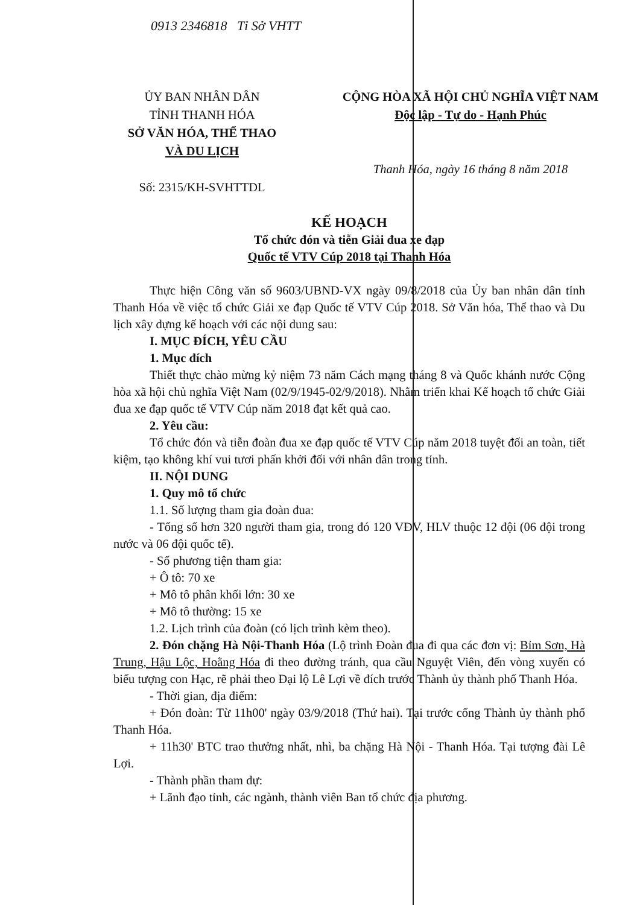0913 2346818 Tỉ Sở VHTT
ỦY BAN NHÂN DÂN
TỈNH THANH HÓA
SỞ VĂN HÓA, THỂ THAO
VÀ DU LỊCH
Số: 2315/KH-SVHTTDL
CỘNG HÒA XÃ HỘI CHỦ NGHĨA VIỆT NAM
Độc lập - Tự do - Hạnh Phúc
Thanh Hóa, ngày 16 tháng 8 năm 2018
KẾ HOẠCH
Tổ chức đón và tiễn Giải đua xe đạp
Quốc tế VTV Cúp 2018 tại Thanh Hóa
Thực hiện Công văn số 9603/UBND-VX ngày 09/8/2018 của Ủy ban nhân dân tỉnh Thanh Hóa về việc tổ chức Giải xe đạp Quốc tế VTV Cúp 2018. Sở Văn hóa, Thể thao và Du lịch xây dựng kế hoạch với các nội dung sau:
I. MỤC ĐÍCH, YÊU CẦU
1. Mục đích
Thiết thực chào mừng kỷ niệm 73 năm Cách mạng tháng 8 và Quốc khánh nước Cộng hòa xã hội chủ nghĩa Việt Nam (02/9/1945-02/9/2018). Nhằm triển khai Kế hoạch tổ chức Giải đua xe đạp quốc tế VTV Cúp năm 2018 đạt kết quả cao.
2. Yêu cầu:
Tổ chức đón và tiễn đoàn đua xe đạp quốc tế VTV Cúp năm 2018 tuyệt đối an toàn, tiết kiệm, tạo không khí vui tươi phấn khởi đối với nhân dân trong tỉnh.
II. NỘI DUNG
1. Quy mô tổ chức
1.1. Số lượng tham gia đoàn đua:
- Tổng số hơn 320 người tham gia, trong đó 120 VĐV, HLV thuộc 12 đội (06 đội trong nước và 06 đội quốc tế).
- Số phương tiện tham gia:
+ Ô tô: 70 xe
+ Mô tô phân khối lớn: 30 xe
+ Mô tô thường: 15 xe
1.2. Lịch trình của đoàn (có lịch trình kèm theo).
2. Đón chặng Hà Nội-Thanh Hóa (Lộ trình Đoàn đua đi qua các đơn vị: Bỉm Sơn, Hà Trung, Hậu Lộc, Hoằng Hóa đi theo đường tránh, qua cầu Nguyệt Viên, đến vòng xuyến có biểu tượng con Hạc, rẽ phải theo Đại lộ Lê Lợi về đích trước Thành ủy thành phố Thanh Hóa.
- Thời gian, địa điểm:
+ Đón đoàn: Từ 11h00' ngày 03/9/2018 (Thứ hai). Tại trước cổng Thành ủy thành phố Thanh Hóa.
+ 11h30' BTC trao thưởng nhất, nhì, ba chặng Hà Nội - Thanh Hóa. Tại tượng đài Lê Lợi.
- Thành phần tham dự:
+ Lãnh đạo tỉnh, các ngành, thành viên Ban tổ chức địa phương.